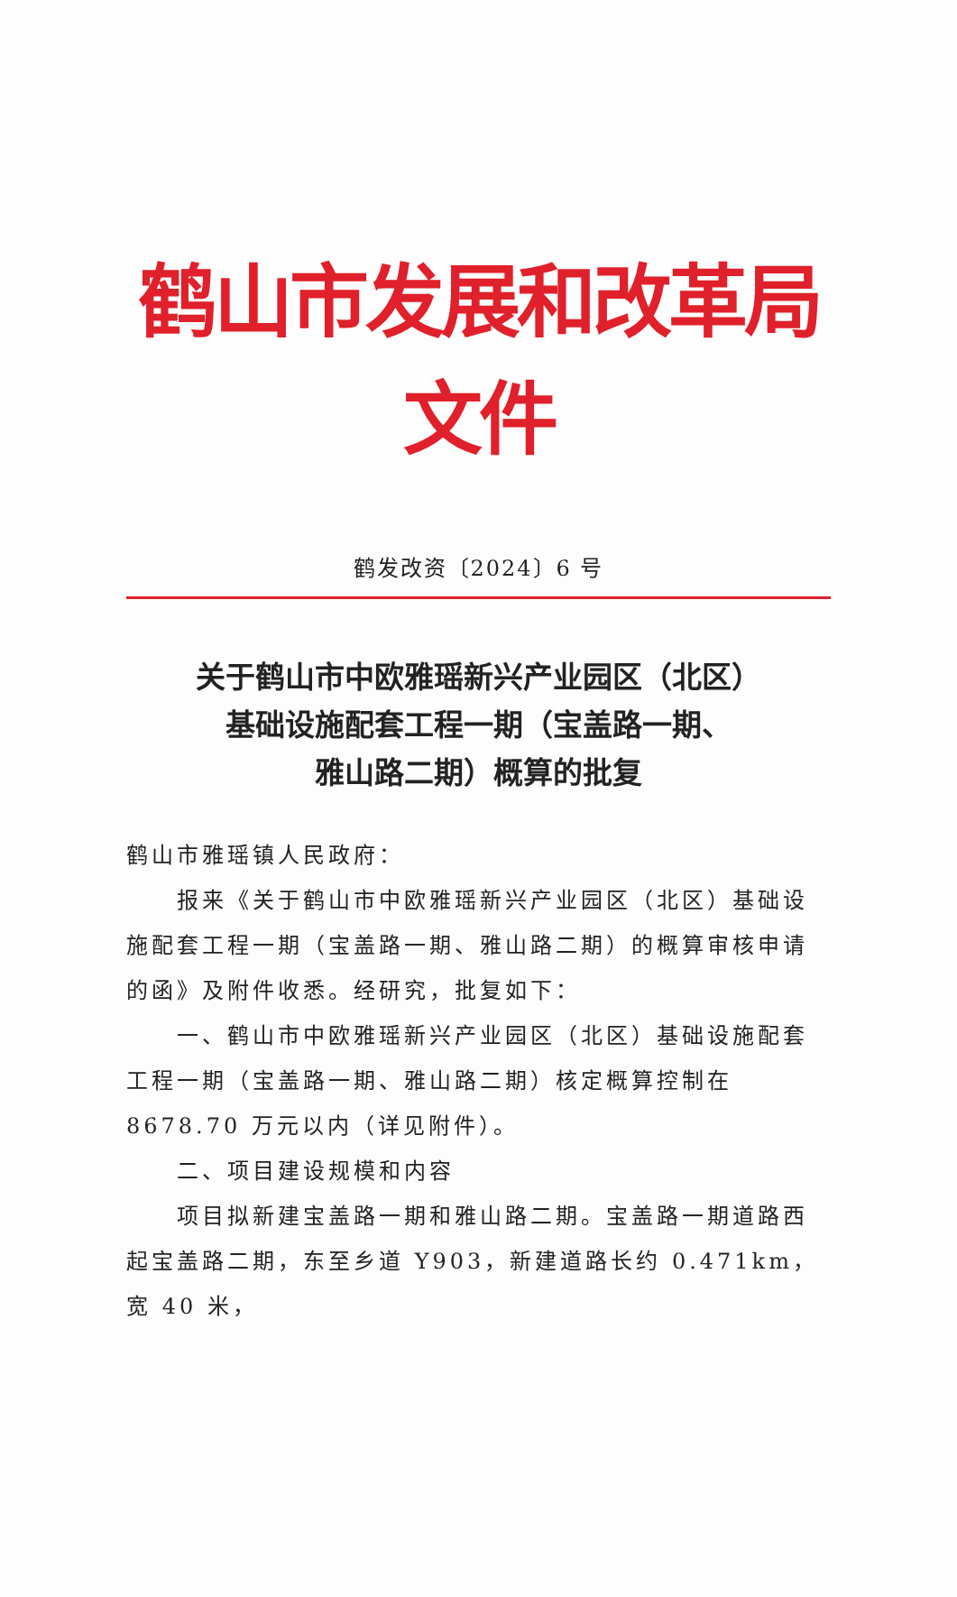鹤山市发展和改革局文件
鹤发改资〔2024〕6 号
关于鹤山市中欧雅瑶新兴产业园区（北区）
基础设施配套工程一期（宝盖路一期、
雅山路二期）概算的批复
鹤山市雅瑶镇人民政府：
报来《关于鹤山市中欧雅瑶新兴产业园区（北区）基础设施配套工程一期（宝盖路一期、雅山路二期）的概算审核申请的函》及附件收悉。经研究，批复如下：
一、鹤山市中欧雅瑶新兴产业园区（北区）基础设施配套工程一期（宝盖路一期、雅山路二期）核定概算控制在 8678.70 万元以内（详见附件）。
二、项目建设规模和内容
项目拟新建宝盖路一期和雅山路二期。宝盖路一期道路西起宝盖路二期，东至乡道 Y903，新建道路长约 0.471km，宽 40 米，